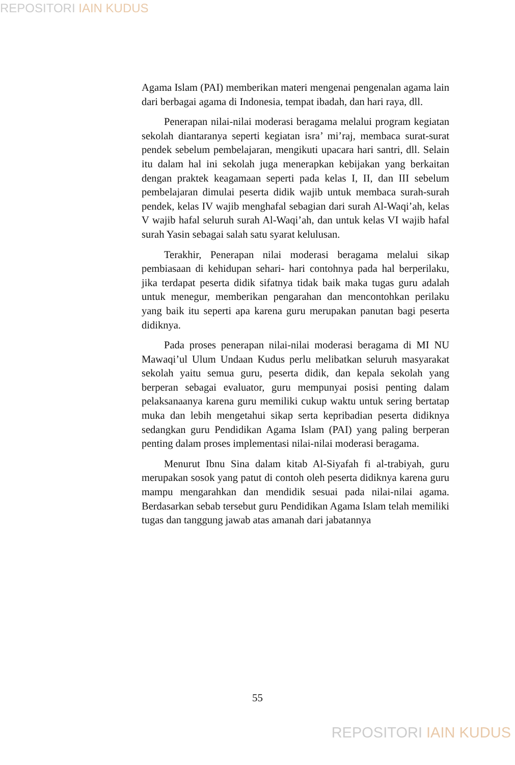REPOSITORI IAIN KUDUS
Agama Islam (PAI) memberikan materi mengenai pengenalan agama lain dari berbagai agama di Indonesia, tempat ibadah, dan hari raya, dll.
Penerapan nilai-nilai moderasi beragama melalui program kegiatan sekolah diantaranya seperti kegiatan isra’ mi’raj, membaca surat-surat pendek sebelum pembelajaran, mengikuti upacara hari santri, dll. Selain itu dalam hal ini sekolah juga menerapkan kebijakan yang berkaitan dengan praktek keagamaan seperti pada kelas I, II, dan III sebelum pembelajaran dimulai peserta didik wajib untuk membaca surah-surah pendek, kelas IV wajib menghafal sebagian dari surah Al-Waqi’ah, kelas V wajib hafal seluruh surah Al-Waqi’ah, dan untuk kelas VI wajib hafal surah Yasin sebagai salah satu syarat kelulusan.
Terakhir, Penerapan nilai moderasi beragama melalui sikap pembiasaan di kehidupan sehari- hari contohnya pada hal berperilaku, jika terdapat peserta didik sifatnya tidak baik maka tugas guru adalah untuk menegur, memberikan pengarahan dan mencontohkan perilaku yang baik itu seperti apa karena guru merupakan panutan bagi peserta didiknya.
Pada proses penerapan nilai-nilai moderasi beragama di MI NU Mawaqi’ul Ulum Undaan Kudus perlu melibatkan seluruh masyarakat sekolah yaitu semua guru, peserta didik, dan kepala sekolah yang berperan sebagai evaluator, guru mempunyai posisi penting dalam pelaksanaanya karena guru memiliki cukup waktu untuk sering bertatap muka dan lebih mengetahui sikap serta kepribadian peserta didiknya sedangkan guru Pendidikan Agama Islam (PAI) yang paling berperan penting dalam proses implementasi nilai-nilai moderasi beragama.
Menurut Ibnu Sina dalam kitab Al-Siyafah fi al-trabiyah, guru merupakan sosok yang patut di contoh oleh peserta didiknya karena guru mampu mengarahkan dan mendidik sesuai pada nilai-nilai agama. Berdasarkan sebab tersebut guru Pendidikan Agama Islam telah memiliki tugas dan tanggung jawab atas amanah dari jabatannya
55
REPOSITORI IAIN KUDUS